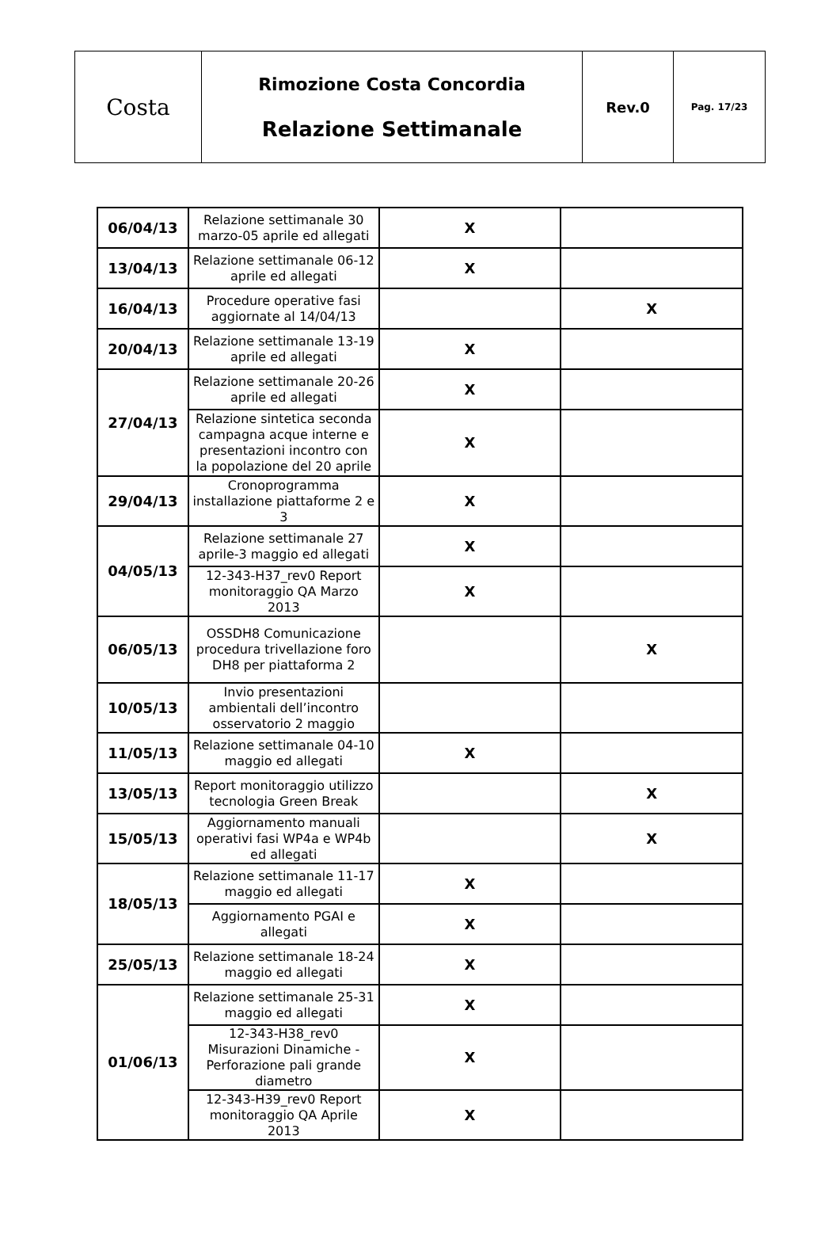| Costa | Rimozione Costa Concordia Relazione Settimanale | Rev.0 | Pag. 17/23 |
| 06/04/13 | Relazione settimanale 30 marzo-05 aprile ed allegati | X | |
| 13/04/13 | Relazione settimanale 06-12 aprile ed allegati | X | |
| 16/04/13 | Procedure operative fasi aggiornate al 14/04/13 | | X |
| 20/04/13 | Relazione settimanale 13-19 aprile ed allegati | X | |
| 27/04/13 | Relazione settimanale 20-26 aprile ed allegati | X | |
| | Relazione sintetica seconda campagna acque interne e presentazioni incontro con la popolazione del 20 aprile | X | |
| 29/04/13 | Cronoprogramma installazione piattaforme 2 e 3 | X | |
| 04/05/13 | Relazione settimanale 27 aprile-3 maggio ed allegati | X | |
| | 12-343-H37_rev0 Report monitoraggio QA Marzo 2013 | X | |
| 06/05/13 | OSSDH8 Comunicazione procedura trivellazione foro DH8 per piattaforma 2 | | X |
| 10/05/13 | Invio presentazioni ambientali dell’incontro osservatorio 2 maggio | | |
| 11/05/13 | Relazione settimanale 04-10 maggio ed allegati | X | |
| 13/05/13 | Report monitoraggio utilizzo tecnologia Green Break | | X |
| 15/05/13 | Aggiornamento manuali operativi fasi WP4a e WP4b ed allegati | | X |
| 18/05/13 | Relazione settimanale 11-17 maggio ed allegati | X | |
| | Aggiornamento PGAI e allegati | X | |
| 25/05/13 | Relazione settimanale 18-24 maggio ed allegati | X | |
| 01/06/13 | Relazione settimanale 25-31 maggio ed allegati | X | |
| | 12-343-H38_rev0 Misurazioni Dinamiche - Perforazione pali grande diametro | X | |
| | 12-343-H39_rev0 Report monitoraggio QA Aprile 2013 | X | |